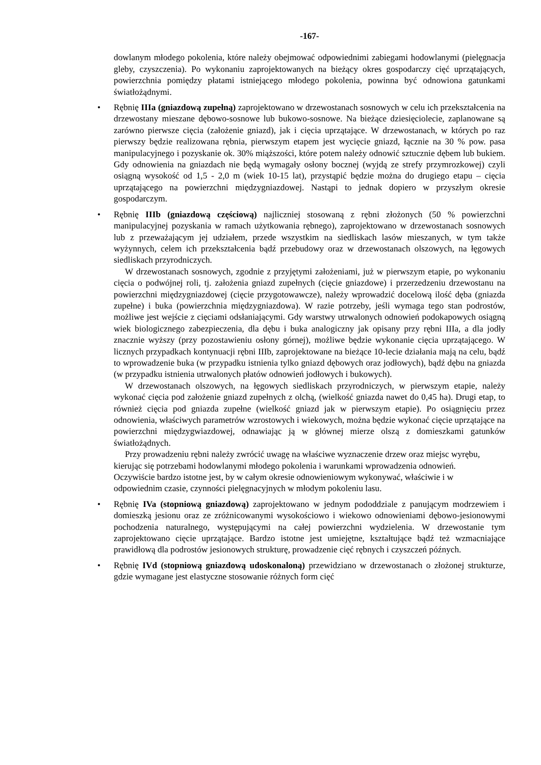-167-
dowlanym młodego pokolenia, które należy obejmować odpowiednimi zabiegami hodowlanymi (pielęgnacja gleby, czyszczenia). Po wykonaniu zaprojektowanych na bieżący okres gospodarczy cięć uprzątających, powierzchnia pomiędzy płatami istniejącego młodego pokolenia, powinna być odnowiona gatunkami światłożądnymi.
•
Rębnię IIIa (gniazdową zupełną) zaprojektowano w drzewostanach sosnowych w celu ich przekształcenia na drzewostany mieszane dębowo-sosnowe lub bukowo-sosnowe. Na bieżące dziesięciolecie, zaplanowane są zarówno pierwsze cięcia (założenie gniazd), jak i cięcia uprzątające. W drzewostanach, w których po raz pierwszy będzie realizowana rębnia, pierwszym etapem jest wycięcie gniazd, łącznie na 30 % pow. pasa manipulacyjnego i pozyskanie ok. 30% miąższości, które potem należy odnowić sztucznie dębem lub bukiem. Gdy odnowienia na gniazdach nie będą wymagały osłony bocznej (wyjdą ze strefy przymrozkowej) czyli osiągną wysokość od 1,5 - 2,0 m (wiek 10-15 lat), przystąpić będzie można do drugiego etapu – cięcia uprzątającego na powierzchni międzygniazdowej. Nastąpi to jednak dopiero w przyszłym okresie gospodarczym.
•
Rębnię IIIb (gniazdową częściową) najliczniej stosowaną z rębni złożonych (50 % powierzchni manipulacyjnej pozyskania w ramach użytkowania rębnego), zaprojektowano w drzewostanach sosnowych lub z przeważającym jej udziałem, przede wszystkim na siedliskach lasów mieszanych, w tym także wyżynnych, celem ich przekształcenia bądź przebudowy oraz w drzewostanach olszowych, na łęgowych siedliskach przyrodniczych.
W drzewostanach sosnowych, zgodnie z przyjętymi założeniami, już w pierwszym etapie, po wykonaniu cięcia o podwójnej roli, tj. założenia gniazd zupełnych (cięcie gniazdowe) i przerzedzeniu drzewostanu na powierzchni międzygniazdowej (cięcie przygotowawcze), należy wprowadzić docelową ilość dęba (gniazda zupełne) i buka (powierzchnia międzygniazdowa). W razie potrzeby, jeśli wymaga tego stan podrostów, możliwe jest wejście z cięciami odsłaniającymi. Gdy warstwy utrwalonych odnowień podokapowych osiągną wiek biologicznego zabezpieczenia, dla dębu i buka analogiczny jak opisany przy rębni IIIa, a dla jodły znacznie wyższy (przy pozostawieniu osłony górnej), możliwe będzie wykonanie cięcia uprzątającego. W licznych przypadkach kontynuacji rębni IIIb, zaprojektowane na bieżące 10-lecie działania mają na celu, bądź to wprowadzenie buka (w przypadku istnienia tylko gniazd dębowych oraz jodłowych), bądź dębu na gniazda (w przypadku istnienia utrwalonych płatów odnowień jodłowych i bukowych).
W drzewostanach olszowych, na łęgowych siedliskach przyrodniczych, w pierwszym etapie, należy wykonać cięcia pod założenie gniazd zupełnych z olchą, (wielkość gniazda nawet do 0,45 ha). Drugi etap, to również cięcia pod gniazda zupełne (wielkość gniazd jak w pierwszym etapie). Po osiągnięciu przez odnowienia, właściwych parametrów wzrostowych i wiekowych, można będzie wykonać cięcie uprzątające na powierzchni międzygwiazdowej, odnawiając ją w głównej mierze olszą z domieszkami gatunków światłożądnych.
Przy prowadzeniu rębni należy zwrócić uwagę na właściwe wyznaczenie drzew oraz miejsc wyrębu, kierując się potrzebami hodowlanymi młodego pokolenia i warunkami wprowadzenia odnowień. Oczywiście bardzo istotne jest, by w całym okresie odnowieniowym wykonywać, właściwie i w odpowiednim czasie, czynności pielęgnacyjnych w młodym pokoleniu lasu.
•
Rębnię IVa (stopniową gniazdową) zaprojektowano w jednym pododdziale z panującym modrzewiem i domieszką jesionu oraz ze zróżnicowanymi wysokościowo i wiekowo odnowieniami dębowo-jesionowymi pochodzenia naturalnego, występującymi na całej powierzchni wydzielenia. W drzewostanie tym zaprojektowano cięcie uprzątające. Bardzo istotne jest umiejętne, kształtujące bądź też wzmacniające prawidłową dla podrostów jesionowych strukturę, prowadzenie cięć rębnych i czyszczeń późnych.
•
Rębnię IVd (stopniową gniazdową udoskonaloną) przewidziano w drzewostanach o złożonej strukturze, gdzie wymagane jest elastyczne stosowanie różnych form cięć